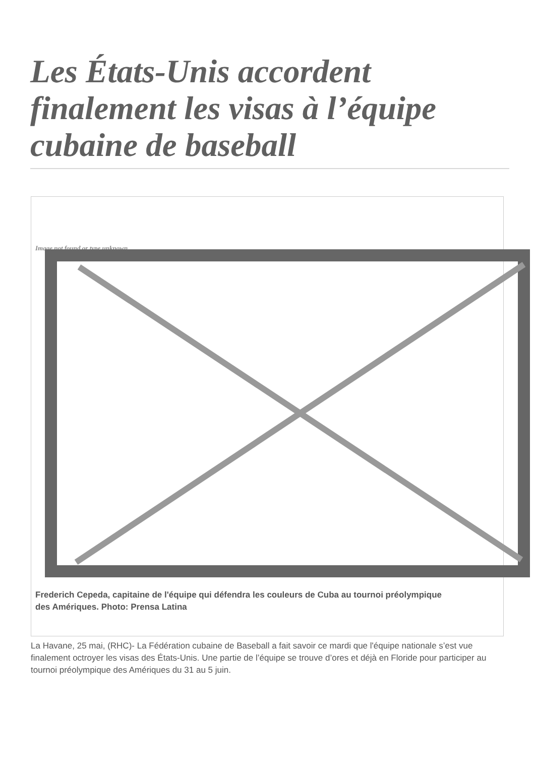Les États-Unis accordent finalement les visas à l’équipe cubaine de baseball
Image not found or type unknown
Frederich Cepeda, capitaine de l'équipe qui défendra les couleurs de Cuba au tournoi préolympique des Amériques. Photo: Prensa Latina
La Havane, 25 mai, (RHC)- La Fédération cubaine de Baseball a fait savoir ce mardi que l'équipe nationale s’est vue finalement octroyer les visas des États-Unis. Une partie de l’équipe se trouve d’ores et déjà en Floride pour participer au tournoi préolympique des Amériques du 31 au 5 juin.